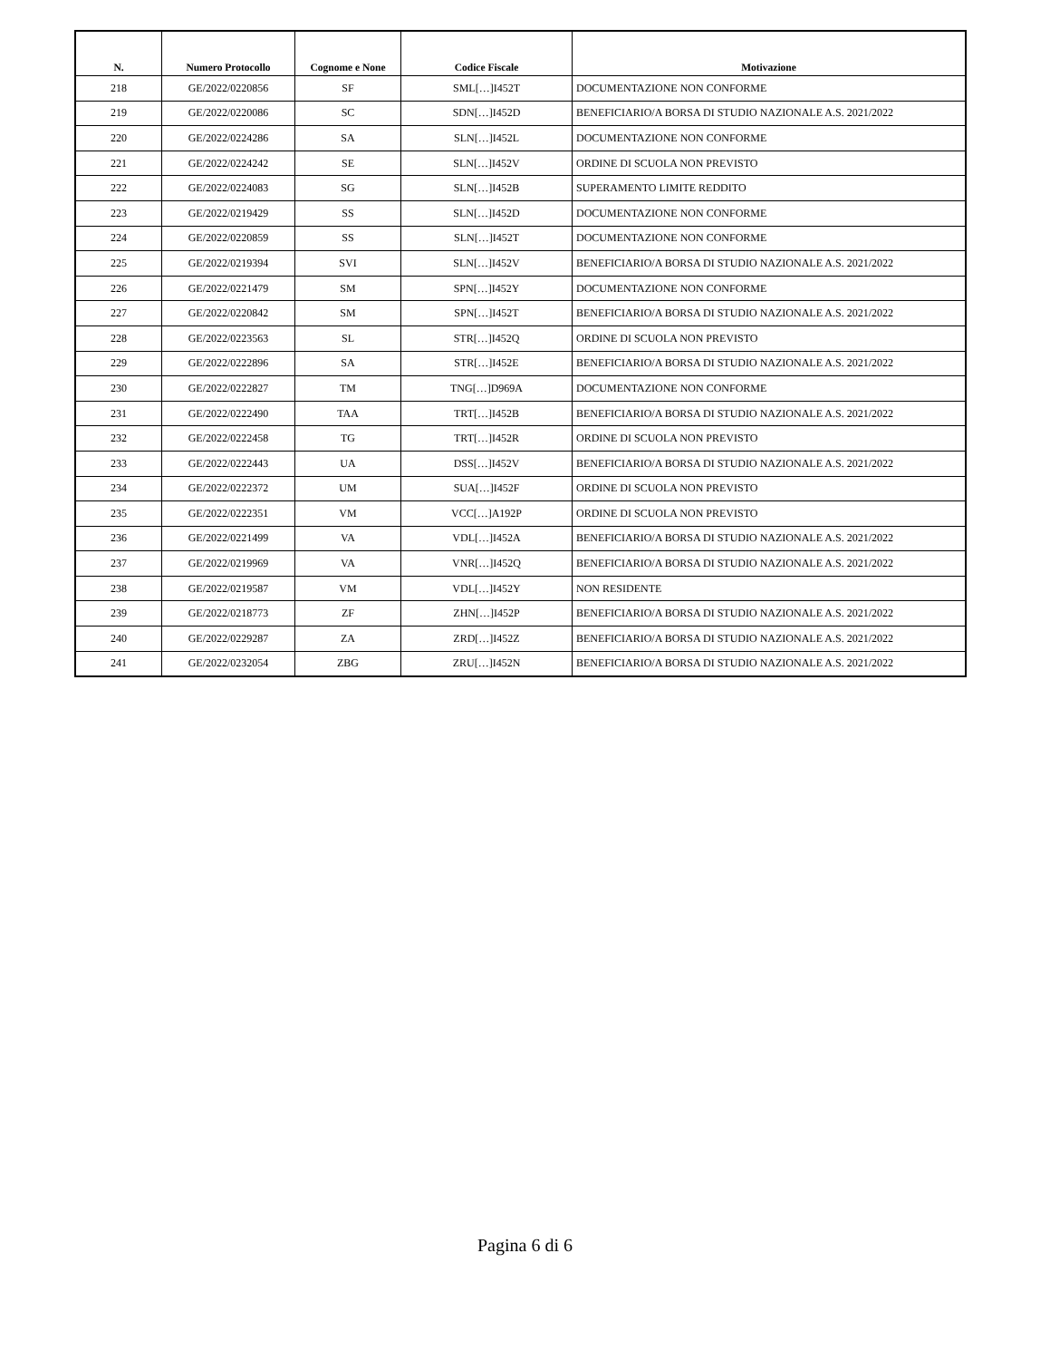| N. | Numero Protocollo | Cognome e None | Codice Fiscale | Motivazione |
| --- | --- | --- | --- | --- |
| 218 | GE/2022/0220856 | SF | SML[…]I452T | DOCUMENTAZIONE NON CONFORME |
| 219 | GE/2022/0220086 | SC | SDN[…]I452D | BENEFICIARIO/A BORSA DI STUDIO NAZIONALE A.S. 2021/2022 |
| 220 | GE/2022/0224286 | SA | SLN[…]I452L | DOCUMENTAZIONE NON CONFORME |
| 221 | GE/2022/0224242 | SE | SLN[…]I452V | ORDINE DI SCUOLA NON PREVISTO |
| 222 | GE/2022/0224083 | SG | SLN[…]I452B | SUPERAMENTO LIMITE REDDITO |
| 223 | GE/2022/0219429 | SS | SLN[…]I452D | DOCUMENTAZIONE NON CONFORME |
| 224 | GE/2022/0220859 | SS | SLN[…]I452T | DOCUMENTAZIONE NON CONFORME |
| 225 | GE/2022/0219394 | SVI | SLN[…]I452V | BENEFICIARIO/A BORSA DI STUDIO NAZIONALE A.S. 2021/2022 |
| 226 | GE/2022/0221479 | SM | SPN[…]I452Y | DOCUMENTAZIONE NON CONFORME |
| 227 | GE/2022/0220842 | SM | SPN[…]I452T | BENEFICIARIO/A BORSA DI STUDIO NAZIONALE A.S. 2021/2022 |
| 228 | GE/2022/0223563 | SL | STR[…]I452Q | ORDINE DI SCUOLA NON PREVISTO |
| 229 | GE/2022/0222896 | SA | STR[…]I452E | BENEFICIARIO/A BORSA DI STUDIO NAZIONALE A.S. 2021/2022 |
| 230 | GE/2022/0222827 | TM | TNG[…]D969A | DOCUMENTAZIONE NON CONFORME |
| 231 | GE/2022/0222490 | TAA | TRT[…]I452B | BENEFICIARIO/A BORSA DI STUDIO NAZIONALE A.S. 2021/2022 |
| 232 | GE/2022/0222458 | TG | TRT[…]I452R | ORDINE DI SCUOLA NON PREVISTO |
| 233 | GE/2022/0222443 | UA | DSS[…]I452V | BENEFICIARIO/A BORSA DI STUDIO NAZIONALE A.S. 2021/2022 |
| 234 | GE/2022/0222372 | UM | SUA[…]I452F | ORDINE DI SCUOLA NON PREVISTO |
| 235 | GE/2022/0222351 | VM | VCC[…]A192P | ORDINE DI SCUOLA NON PREVISTO |
| 236 | GE/2022/0221499 | VA | VDL[…]I452A | BENEFICIARIO/A BORSA DI STUDIO NAZIONALE A.S. 2021/2022 |
| 237 | GE/2022/0219969 | VA | VNR[…]I452Q | BENEFICIARIO/A BORSA DI STUDIO NAZIONALE A.S. 2021/2022 |
| 238 | GE/2022/0219587 | VM | VDL[…]I452Y | NON RESIDENTE |
| 239 | GE/2022/0218773 | ZF | ZHN[…]I452P | BENEFICIARIO/A BORSA DI STUDIO NAZIONALE A.S. 2021/2022 |
| 240 | GE/2022/0229287 | ZA | ZRD[…]I452Z | BENEFICIARIO/A BORSA DI STUDIO NAZIONALE A.S. 2021/2022 |
| 241 | GE/2022/0232054 | ZBG | ZRU[…]I452N | BENEFICIARIO/A BORSA DI STUDIO NAZIONALE A.S. 2021/2022 |
Pagina 6 di 6